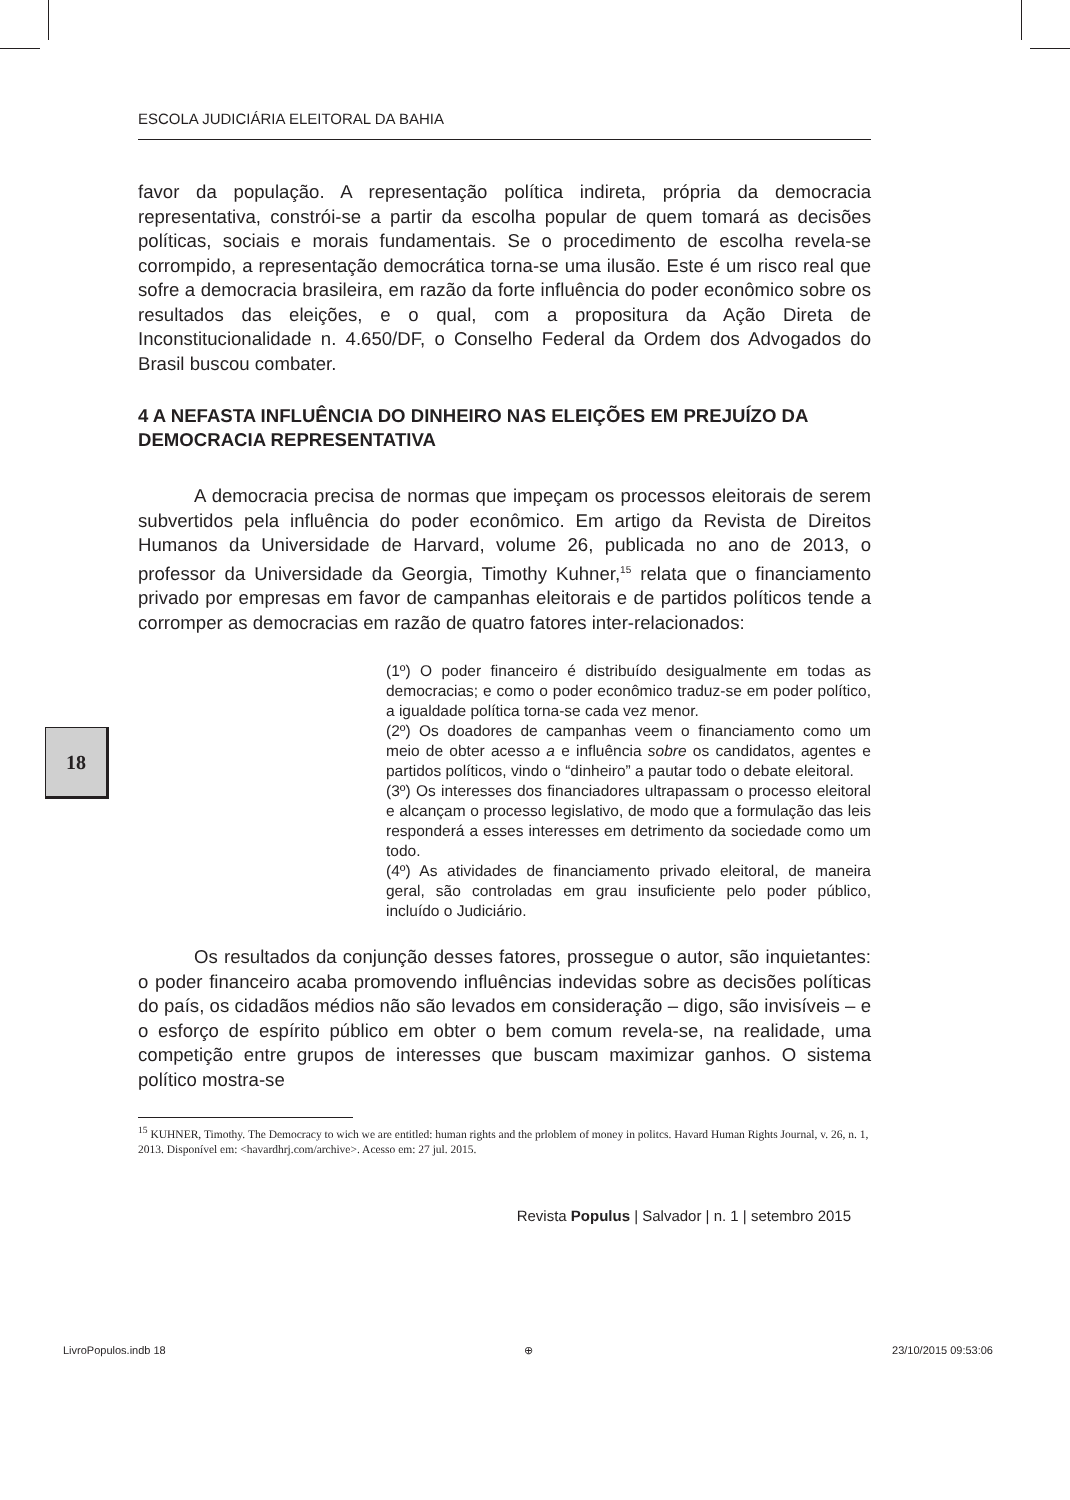18
ESCOLA JUDICIÁRIA ELEITORAL DA BAHIA
favor da população. A representação política indireta, própria da democracia representativa, constrói-se a partir da escolha popular de quem tomará as decisões políticas, sociais e morais fundamentais. Se o procedimento de escolha revela-se corrompido, a representação democrática torna-se uma ilusão. Este é um risco real que sofre a democracia brasileira, em razão da forte influência do poder econômico sobre os resultados das eleições, e o qual, com a propositura da Ação Direta de Inconstitucionalidade n. 4.650/DF, o Conselho Federal da Ordem dos Advogados do Brasil buscou combater.
4 A NEFASTA INFLUÊNCIA DO DINHEIRO NAS ELEIÇÕES EM PREJUÍZO DA DEMOCRACIA REPRESENTATIVA
A democracia precisa de normas que impeçam os processos eleitorais de serem subvertidos pela influência do poder econômico. Em artigo da Revista de Direitos Humanos da Universidade de Harvard, volume 26, publicada no ano de 2013, o professor da Universidade da Georgia, Timothy Kuhner,<sup>15</sup> relata que o financiamento privado por empresas em favor de campanhas eleitorais e de partidos políticos tende a corromper as democracias em razão de quatro fatores inter-relacionados:
(1º) O poder financeiro é distribuído desigualmente em todas as democracias; e como o poder econômico traduz-se em poder político, a igualdade política torna-se cada vez menor.
(2º) Os doadores de campanhas veem o financiamento como um meio de obter acesso a e influência sobre os candidatos, agentes e partidos políticos, vindo o “dinheiro” a pautar todo o debate eleitoral.
(3º) Os interesses dos financiadores ultrapassam o processo eleitoral e alcançam o processo legislativo, de modo que a formulação das leis responderá a esses interesses em detrimento da sociedade como um todo.
(4º) As atividades de financiamento privado eleitoral, de maneira geral, são controladas em grau insuficiente pelo poder público, incluído o Judiciário.
Os resultados da conjunção desses fatores, prossegue o autor, são inquietantes: o poder financeiro acaba promovendo influências indevidas sobre as decisões políticas do país, os cidadãos médios não são levados em consideração – digo, são invisíveis – e o esforço de espírito público em obter o bem comum revela-se, na realidade, uma competição entre grupos de interesses que buscam maximizar ganhos. O sistema político mostra-se
<sup>15</sup> KUHNER, Timothy. The Democracy to wich we are entitled: human rights and the prlоblem of money in politcs. Havard Human Rights Journal, v. 26, n. 1, 2013. Disponível em: <havardhrj.com/archive>. Acesso em: 27 jul. 2015.
Revista Populus | Salvador | n. 1 | setembro 2015
LivroPopulos.indb 18 ⊕ 23/10/2015 09:53:06